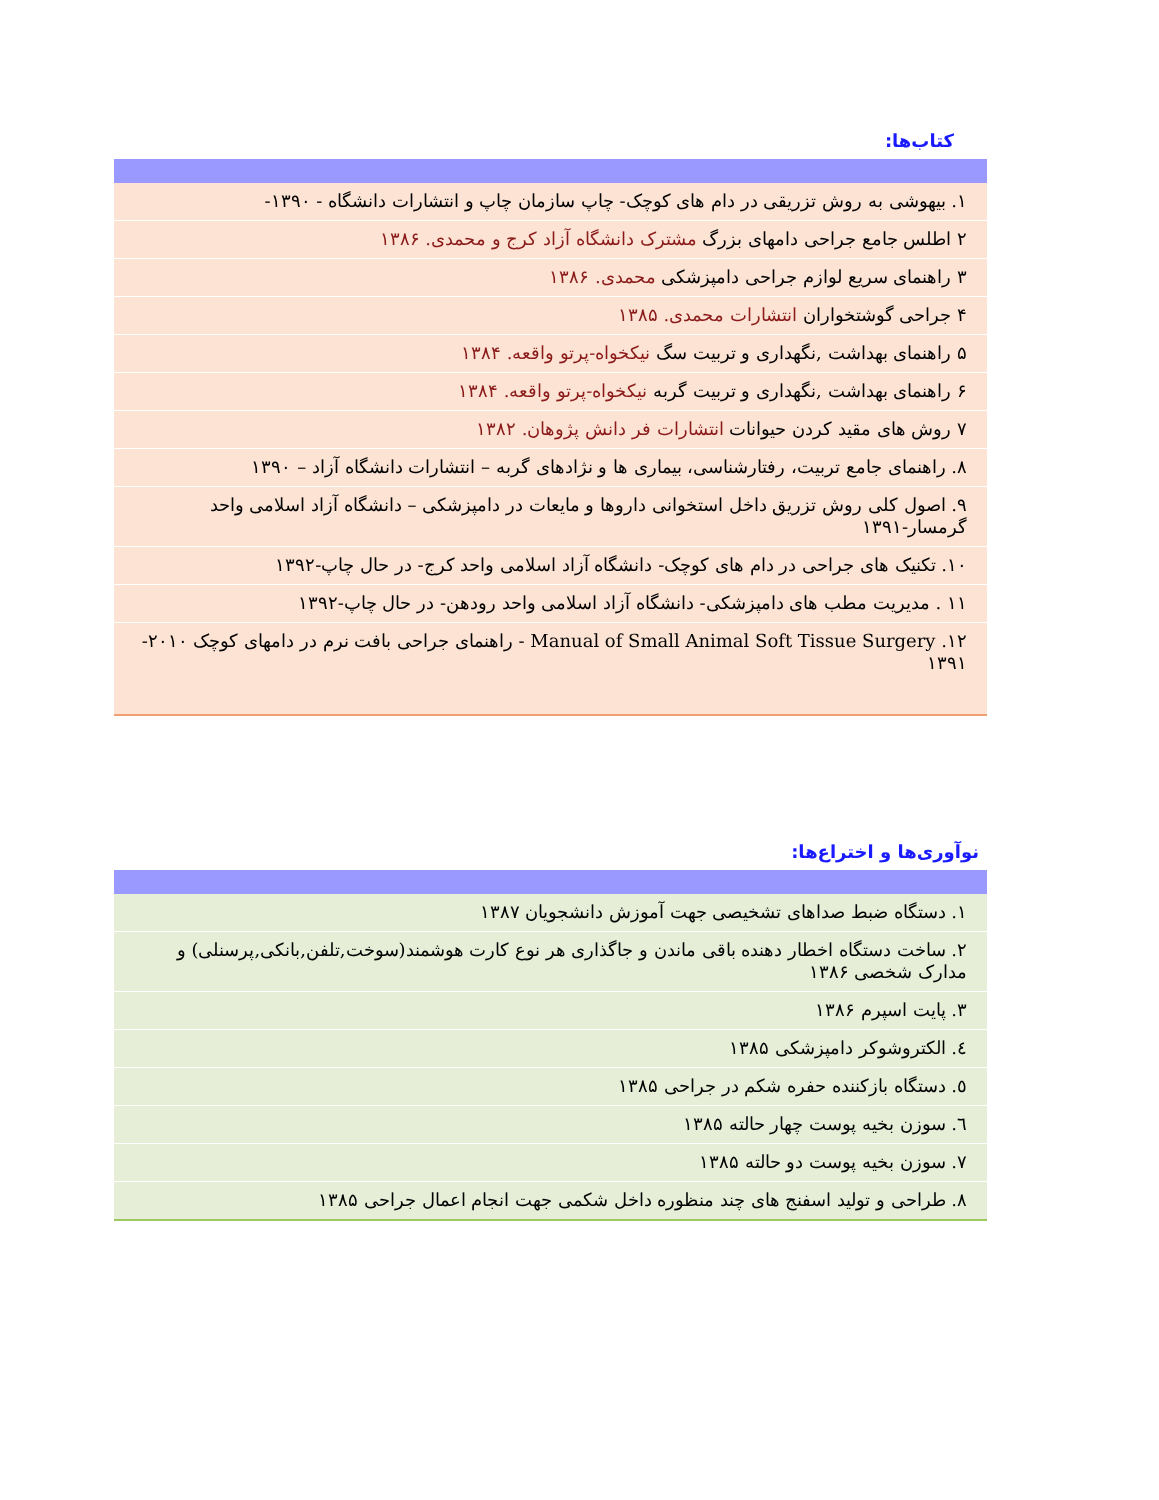کتاب‌ها:
| ۱. بیهوشی به روش تزریقی در دام های کوچک- چاپ سازمان چاپ و انتشارات دانشگاه - ۱۳۹۰- |
| ۲ اطلس جامع جراحی دامهای بزرگ مشترک دانشگاه آزاد کرج و محمدی. ۱۳۸۶ |
| ۳ راهنمای سریع لوازم جراحی دامپزشکی محمدی. ۱۳۸۶ |
| ۴ جراحی گوشتخواران انتشارات محمدی. ۱۳۸۵ |
| ۵ راهنمای بهداشت ,نگهداری و تربیت سگ نیکخواه-پرتو واقعه. ۱۳۸۴ |
| ۶ راهنمای بهداشت ,نگهداری و تربیت گربه نیکخواه-پرتو واقعه. ۱۳۸۴ |
| ۷ روش های مقید کردن حیوانات انتشارات فر دانش پژوهان. ۱۳۸۲ |
| ۸. راهنمای جامع تربیت، رفتارشناسی، بیماری ها و نژادهای گربه – انتشارات دانشگاه آزاد – ۱۳۹۰ |
| ۹. اصول کلی روش تزریق داخل استخوانی داروها و مایعات در دامپزشکی – دانشگاه آزاد اسلامی واحد گرمسار-۱۳۹۱ |
| ۱۰. تکنیک های جراحی در دام های کوچک- دانشگاه آزاد اسلامی واحد کرج- در حال چاپ-۱۳۹۲ |
| ۱۱ . مدیریت مطب های دامپزشکی- دانشگاه آزاد اسلامی واحد رودهن- در حال چاپ-۱۳۹۲ |
| ۱۲. Manual of Small Animal Soft Tissue Surgery - راهنمای جراحی بافت نرم در دامهای کوچک ۲۰۱۰- ۱۳۹۱ |
نوآوری‌ها و اختراع‌ها:
| ۱. دستگاه ضبط صداهای تشخیصی جهت آموزش دانشجویان ۱۳۸۷ |
| ۲. ساخت دستگاه اخطار دهنده باقی ماندن و جاگذاری هر نوع کارت هوشمند(سوخت,تلفن,بانکی,پرسنلی) و مدارک شخصی ۱۳۸۶ |
| ۳. پایت اسپرم ۱۳۸۶ |
| ٤. الکتروشوکر دامپزشکی ۱۳۸۵ |
| ٥. دستگاه بازکننده حفره شکم در جراحی ۱۳۸۵ |
| ٦. سوزن بخیه پوست چهار حالته ۱۳۸۵ |
| ٧. سوزن بخیه پوست دو حالته ۱۳۸۵ |
| ٨. طراحی و تولید اسفنج های چند منظوره داخل شکمی جهت انجام اعمال جراحی ۱۳۸۵ |